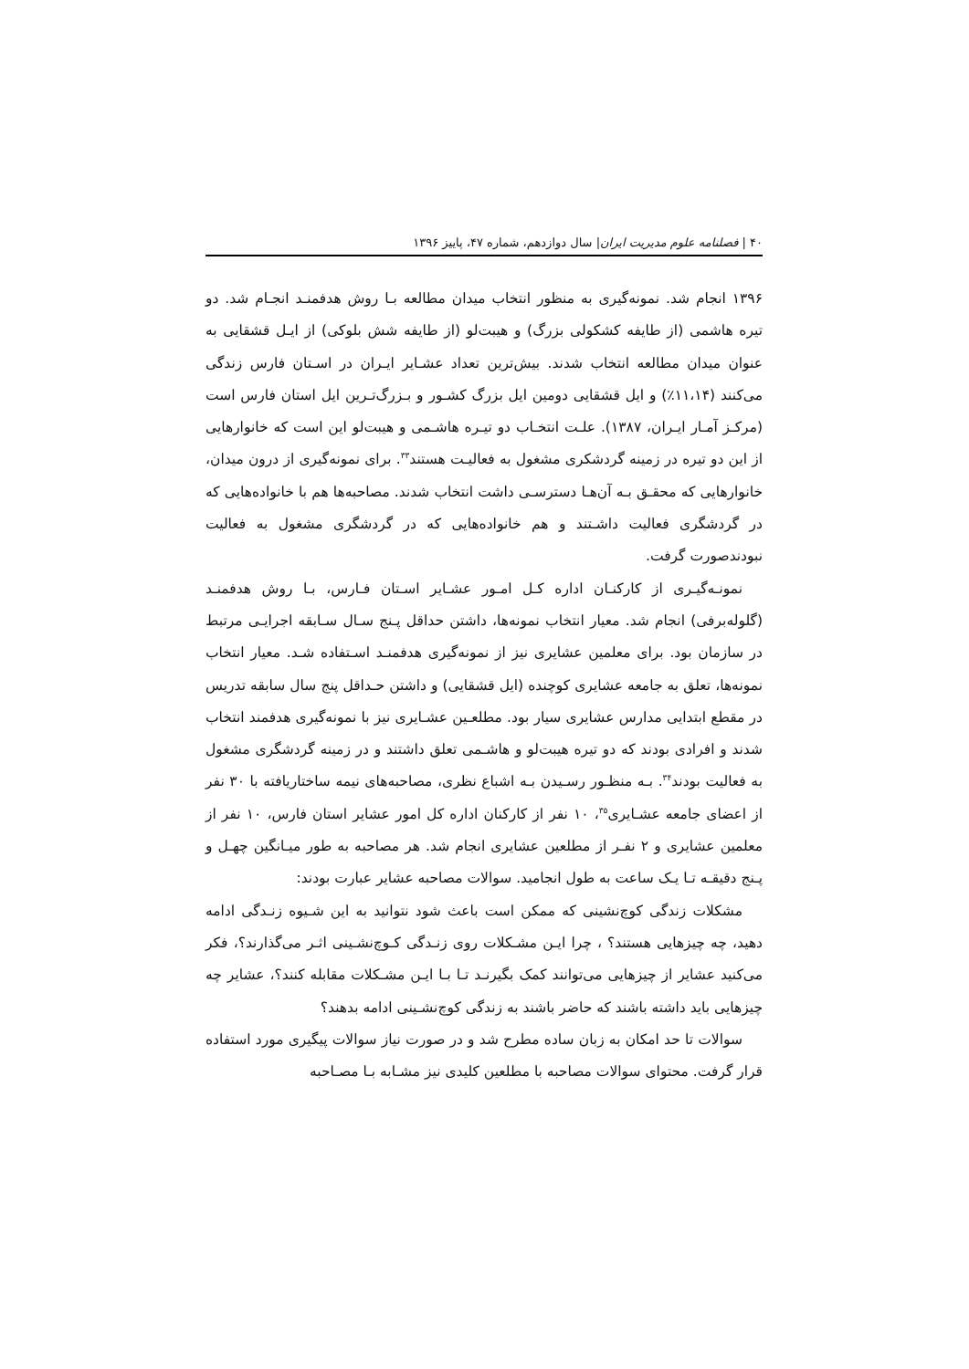۴۰ | فصلنامه علوم مدیریت ایران| سال دوازدهم، شماره ۴۷، پاییز ۱۳۹۶
۱۳۹۶ انجام شد. نمونه‌گیری به منظور انتخاب میدان مطالعه بـا روش هدفمنـد انجـام شد. دو تیره هاشمی (از طایفه کشکولی بزرگ) و هیبت‌لو (از طایفه شش بلوکی) از ایـل قشقایی به عنوان میدان مطالعه انتخاب شدند. بیش‌ترین تعداد عشـایر ایـران در اسـتان فارس زندگی می‌کنند (۱۱،۱۴٪) و ایل قشقایی دومین ایل بزرگ کشـور و بـزرگ‌تـرین ایل استان فارس است (مرکـز آمـار ایـران، ۱۳۸۷). علـت انتخـاب دو تیـره هاشـمی و هیبت‌لو این است که خانوارهایی از این دو تیره در زمینه گردشکری مشغول به فعالیـت هستند<sup>۳۳</sup>. برای نمونه‌گیری از درون میدان، خانوارهایی که محقـق بـه آن‌هـا دسترسـی داشت انتخاب شدند. مصاحبه‌ها هم با خانواده‌هایی که در گردشگری فعالیت داشـتند و هم خانواده‌هایی که در گردشگری مشغول به فعالیت نبودندصورت گرفت.
نمونـه‌گیـری از کارکنـان اداره کـل امـور عشـایر اسـتان فـارس، بـا روش هدفمنـد (گلوله‌برفی) انجام شد. معیار انتخاب نمونه‌ها، داشتن حداقل پـنج سـال سـابقه اجرایـی مرتبط در سازمان بود. برای معلمین عشایری نیز از نمونه‌گیری هدفمنـد اسـتفاده شـد. معیار انتخاب نمونه‌ها، تعلق به جامعه عشایری کوچنده (ایل قشقایی) و داشتن حـداقل پنج سال سابقه تدریس در مقطع ابتدایی مدارس عشایری سیار بود. مطلعـین عشـایری نیز با نمونه‌گیری هدفمند انتخاب شدند و افرادی بودند که دو تیره هیبت‌لو و هاشـمی تعلق داشتند و در زمینه گردشگری مشغول به فعالیت بودند<sup>۳۴</sup>. بـه منظـور رسـیدن بـه اشباع نظری، مصاحبه‌های نیمه ساختاریافته با ۳۰ نفر از اعضای جامعه عشـایری<sup>۳۵</sup>، ۱۰ نفر از کارکنان اداره کل امور عشایر استان فارس، ۱۰ نفر از معلمین عشایری و ۲ نفـر از مطلعین عشایری انجام شد. هر مصاحبه به طور میـانگین چهـل و پـنج دقیقـه تـا یـک ساعت به طول انجامید. سوالات مصاحبه عشایر عبارت بودند:
مشکلات زندگی کوچ‌نشینی که ممکن است باعث شود نتوانید به این شـیوه زنـدگی ادامه دهید، چه چیزهایی هستند؟ ، چرا ایـن مشـکلات روی زنـدگی کـوچ‌نشـینی اثـر می‌گذارند؟، فکر می‌کنید عشایر از چیزهایی می‌توانند کمک بگیرنـد تـا بـا ایـن مشـکلات مقابله کنند؟، عشایر چه چیزهایی باید داشته باشند که حاضر باشند به زندگی کوچ‌نشـینی ادامه بدهند؟
سوالات تا حد امکان به زبان ساده مطرح شد و در صورت نیاز سوالات پیگیری مورد استفاده قرار گرفت. محتوای سوالات مصاحبه با مطلعین کلیدی نیز مشـابه بـا مصـاحبه